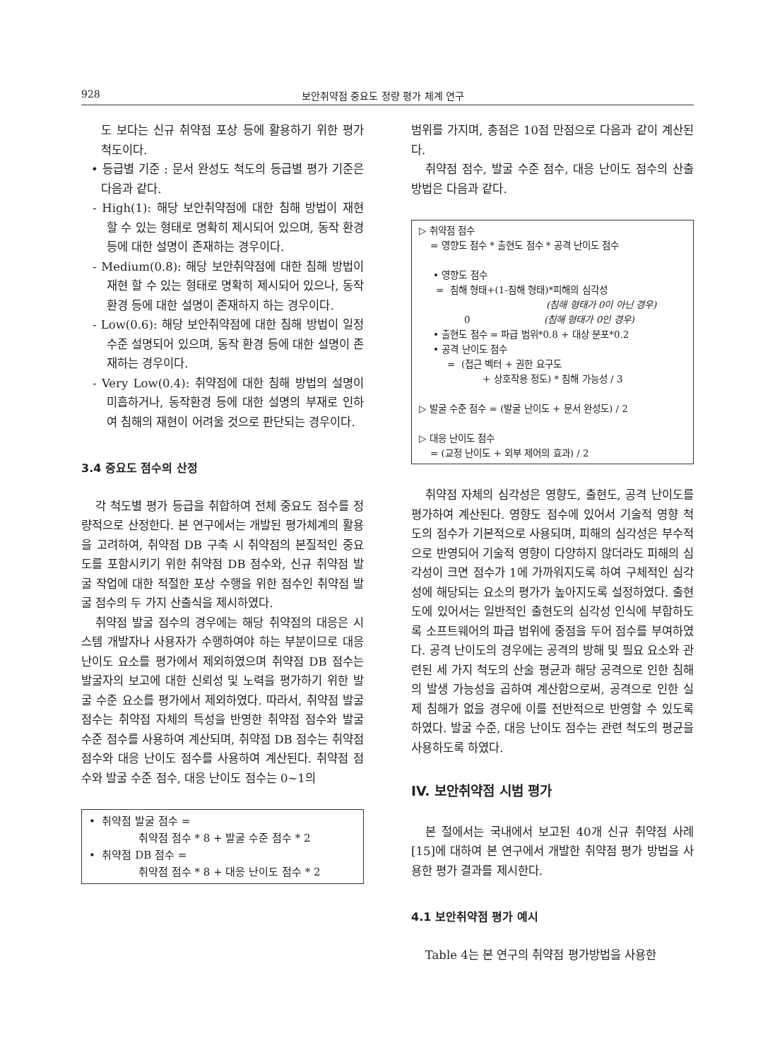928 보안취약점 중요도 정량 평가 체계 연구
도 보다는 신규 취약점 포상 등에 활용하기 위한 평가 척도이다.
• 등급별 기준 : 문서 완성도 척도의 등급별 평가 기준은 다음과 같다.
- High(1): 해당 보안취약점에 대한 침해 방법이 재현 할 수 있는 형태로 명확히 제시되어 있으며, 동작 환경 등에 대한 설명이 존재하는 경우이다.
- Medium(0.8): 해당 보안취약점에 대한 침해 방법이 재현 할 수 있는 형태로 명확히 제시되어 있으나, 동작 환경 등에 대한 설명이 존재하지 하는 경우이다.
- Low(0.6): 해당 보안취약점에 대한 침해 방법이 일정 수준 설명되어 있으며, 동작 환경 등에 대한 설명이 존재하는 경우이다.
- Very Low(0.4): 취약점에 대한 침해 방법의 설명이 미흡하거나, 동작환경 등에 대한 설명의 부재로 인하여 침해의 재현이 어려울 것으로 판단되는 경우이다.
3.4 중요도 점수의 산정
각 척도별 평가 등급을 취합하여 전체 중요도 점수를 정량적으로 산정한다. 본 연구에서는 개발된 평가체계의 활용을 고려하여, 취약점 DB 구축 시 취약점의 본질적인 중요도를 포함시키기 위한 취약점 DB 점수와, 신규 취약점 발굴 작업에 대한 적절한 포상 수행을 위한 점수인 취약점 발굴 점수의 두 가지 산출식을 제시하였다.
취약점 발굴 점수의 경우에는 해당 취약점의 대응은 시스템 개발자나 사용자가 수행하여야 하는 부분이므로 대응 난이도 요소를 평가에서 제외하였으며 취약점 DB 점수는 발굴자의 보고에 대한 신뢰성 및 노력을 평가하기 위한 발굴 수준 요소를 평가에서 제외하였다. 따라서, 취약점 발굴 점수는 취약점 자체의 특성을 반영한 취약점 점수와 발굴 수준 점수를 사용하여 계산되며, 취약점 DB 점수는 취약점 점수와 대응 난이도 점수를 사용하여 계산된다. 취약점 점수와 발굴 수준 점수, 대응 난이도 점수는 0~1의
• 취약점 발굴 점수 =
취약점 점수 * 8 + 발굴 수준 점수 * 2
• 취약점 DB 점수 =
취약점 점수 * 8 + 대응 난이도 점수 * 2
범위를 가지며, 총점은 10점 만점으로 다음과 같이 계산된다.
취약점 점수, 발굴 수준 점수, 대응 난이도 점수의 산출 방법은 다음과 같다.
▷ 취약점 점수
= 영향도 점수 * 출현도 점수 * 공격 난이도 점수
• 영향도 점수
= 침해 형태+(1-침해 형태)*피해의 심각성
(침해 형태가 0이 아닌 경우)
0 (침해 형태가 0인 경우)
• 출현도 점수 = 파급 범위*0.8 + 대상 분포*0.2
• 공격 난이도 점수
= (접근 벡터 + 권한 요구도
+ 상호작용 정도) * 침해 가능성 / 3
▷ 발굴 수준 점수 = (발굴 난이도 + 문서 완성도) / 2
▷ 대응 난이도 점수
= (교정 난이도 + 외부 제어의 효과) / 2
취약점 자체의 심각성은 영향도, 출현도, 공격 난이도를 평가하여 계산된다. 영향도 점수에 있어서 기술적 영향 척도의 점수가 기본적으로 사용되며, 피해의 심각성은 부수적으로 반영되어 기술적 영향이 다양하지 않더라도 피해의 심각성이 크면 점수가 1에 가까워지도록 하여 구체적인 심각성에 해당되는 요소의 평가가 높아지도록 설정하였다. 출현도에 있어서는 일반적인 출현도의 심각성 인식에 부합하도록 소프트웨어의 파급 범위에 중점을 두어 점수를 부여하였다. 공격 난이도의 경우에는 공격의 방해 및 필요 요소와 관련된 세 가지 척도의 산술 평균과 해당 공격으로 인한 침해의 발생 가능성을 곱하여 계산함으로써, 공격으로 인한 실제 침해가 없을 경우에 이를 전반적으로 반영할 수 있도록 하였다. 발굴 수준, 대응 난이도 점수는 관련 척도의 평균을 사용하도록 하였다.
IV. 보안취약점 시범 평가
본 절에서는 국내에서 보고된 40개 신규 취약점 사례[15]에 대하여 본 연구에서 개발한 취약점 평가 방법을 사용한 평가 결과를 제시한다.
4.1 보안취약점 평가 예시
Table 4는 본 연구의 취약점 평가방법을 사용한